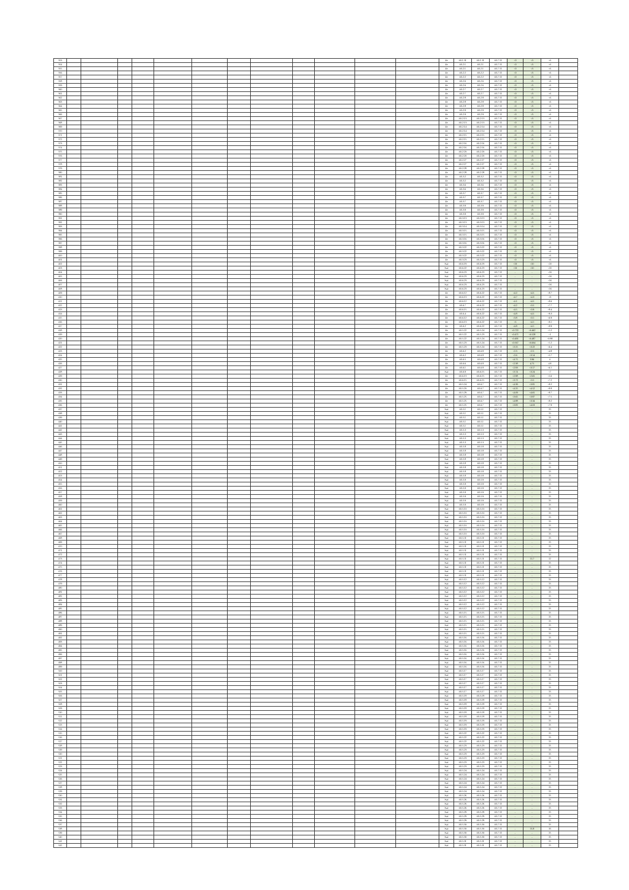| 353 | | | | | | | | | | | | | Ge | R5.1.31 | R5.1.31 | R5.7.11 | <3 | <3 | <6 | |
| 354 | | | | | | | | | | | | | Ge | R5.2.1 | R5.2.1 | R5.7.11 | <3 | <3 | <6 | |
| 355 | | | | | | | | | | | | | Ge | R5.2.1 | R5.2.1 | R5.7.11 | <3 | <3 | <6 | |
| 356 | | | | | | | | | | | | | Ge | R5.2.2 | R5.2.2 | R5.7.11 | <3 | <3 | <6 | |
| 357 | | | | | | | | | | | | | Ge | R5.2.2 | R5.2.2 | R5.7.11 | <3 | <3 | <6 | |
| 358 | | | | | | | | | | | | | Ge | R5.2.6 | R5.2.6 | R5.7.11 | <3 | <3 | <6 | |
| 359 | | | | | | | | | | | | | Ge | R5.2.6 | R5.2.6 | R5.7.11 | <3 | <3 | <6 | |
| 360 | | | | | | | | | | | | | Ge | R5.2.7 | R5.2.7 | R5.7.11 | <3 | <3 | <6 | |
| 361 | | | | | | | | | | | | | Ge | R5.2.7 | R5.2.7 | R5.7.11 | <3 | <3 | <6 | |
| 362 | | | | | | | | | | | | | Ge | R5.2.8 | R5.2.8 | R5.7.11 | <3 | <3 | <6 | |
| 363 | | | | | | | | | | | | | Ge | R5.2.8 | R5.2.8 | R5.7.11 | <3 | <3 | <6 | |
| 364 | | | | | | | | | | | | | Ge | R5.2.8 | R5.2.8 | R5.7.11 | <3 | <3 | <6 | |
| 365 | | | | | | | | | | | | | Ge | R5.2.9 | R5.2.9 | R5.7.11 | <3 | <3 | <6 | |
| 366 | | | | | | | | | | | | | Ge | R5.2.9 | R5.2.9 | R5.7.11 | <3 | <3 | <6 | |
| 367 | | | | | | | | | | | | | Ge | R5.2.13 | R5.2.13 | R5.7.11 | <3 | <3 | <6 | |
| 368 | | | | | | | | | | | | | Ge | R5.2.13 | R5.2.13 | R5.7.11 | <3 | <3 | <6 | |
| 369 | | | | | | | | | | | | | Ge | R5.2.14 | R5.2.14 | R5.7.11 | <3 | <3 | <6 | |
| 370 | | | | | | | | | | | | | Ge | R5.2.14 | R5.2.14 | R5.7.11 | <3 | <3 | <6 | |
| 371 | | | | | | | | | | | | | Ge | R5.2.15 | R5.2.15 | R5.7.11 | <3 | <3 | <6 | |
| 372 | | | | | | | | | | | | | Ge | R5.2.15 | R5.2.15 | R5.7.11 | <3 | <3 | <6 | |
| 373 | | | | | | | | | | | | | Ge | R5.2.16 | R5.2.16 | R5.7.11 | <3 | <3 | <6 | |
| 374 | | | | | | | | | | | | | Ge | R5.2.16 | R5.2.16 | R5.7.11 | <3 | <3 | <6 | |
| 375 | | | | | | | | | | | | | Ge | R5.2.20 | R5.2.20 | R5.7.11 | <3 | <3 | <6 | |
| 376 | | | | | | | | | | | | | Ge | R5.2.20 | R5.2.20 | R5.7.11 | <3 | <3 | <6 | |
| 377 | | | | | | | | | | | | | Ge | R5.2.27 | R5.2.27 | R5.7.11 | <3 | <3 | <6 | |
| 378 | | | | | | | | | | | | | Ge | R5.2.27 | R5.2.27 | R5.7.11 | <3 | <3 | <6 | |
| 379 | | | | | | | | | | | | | Ge | R5.2.28 | R5.2.28 | R5.7.11 | <3 | <3 | <6 | |
| 380 | | | | | | | | | | | | | Ge | R5.2.28 | R5.2.28 | R5.7.11 | <3 | <3 | <6 | |
| 381 | | | | | | | | | | | | | Ge | R5.3.2 | R5.3.2 | R5.7.11 | <3 | <3 | <6 | |
| 382 | | | | | | | | | | | | | Ge | R5.3.2 | R5.3.2 | R5.7.11 | <3 | <3 | <6 | |
| 383 | | | | | | | | | | | | | Ge | R5.3.6 | R5.3.6 | R5.7.11 | <3 | <3 | <6 | |
| 384 | | | | | | | | | | | | | Ge | R5.3.6 | R5.3.6 | R5.7.11 | <3 | <3 | <6 | |
| 385 | | | | | | | | | | | | | Ge | R5.3.7 | R5.3.7 | R5.7.11 | <3 | <3 | <6 | |
| 386 | | | | | | | | | | | | | Ge | R5.3.7 | R5.3.7 | R5.7.11 | <3 | <3 | <6 | |
| 387 | | | | | | | | | | | | | Ge | R5.3.7 | R5.3.7 | R5.7.11 | <3 | <3 | <6 | |
| 388 | | | | | | | | | | | | | Ge | R5.3.9 | R5.3.9 | R5.7.11 | <3 | <3 | <6 | |
| 389 | | | | | | | | | | | | | Ge | R5.3.9 | R5.3.9 | R5.7.11 | <3 | <3 | <6 | |
| 390 | | | | | | | | | | | | | Ge | R5.3.9 | R5.3.9 | R5.7.11 | <3 | <3 | <6 | |
| 391 | | | | | | | | | | | | | Ge | R5.3.13 | R5.3.13 | R5.7.11 | <3 | <3 | <6 | |
| 392 | | | | | | | | | | | | | Ge | R5.3.13 | R5.3.13 | R5.7.11 | <3 | <3 | <6 | |
| 393 | | | | | | | | | | | | | Ge | R5.3.14 | R5.3.14 | R5.7.11 | <3 | <3 | <6 | |
| 394 | | | | | | | | | | | | | Ge | R5.3.15 | R5.3.15 | R5.7.11 | <3 | <3 | <6 | |
| 395 | | | | | | | | | | | | | Ge | R5.3.15 | R5.3.15 | R5.7.11 | <3 | <3 | <6 | |
| 396 | | | | | | | | | | | | | Ge | R5.3.16 | R5.3.16 | R5.7.11 | <3 | <3 | <6 | |
| 397 | | | | | | | | | | | | | Ge | R5.3.16 | R5.3.16 | R5.7.11 | <3 | <3 | <6 | |
| 398 | | | | | | | | | | | | | Ge | R5.3.22 | R5.3.22 | R5.7.11 | <3 | <3 | <6 | |
| 399 | | | | | | | | | | | | | Ge | R5.3.22 | R5.3.22 | R5.7.11 | <3 | <3 | <6 | |
| 400 | | | | | | | | | | | | | Ge | R5.3.22 | R5.3.22 | R5.7.11 | <3 | <3 | <6 | |
| 401 | | | | | | | | | | | | | Ge | R5.3.23 | R5.3.23 | R5.7.11 | <3 | <3 | <6 | |
| 402 | | | | | | | | | | | | | NaI | R5.6.19 | R5.6.19 | R5.7.11 | <10 | <10 | <20 | |
| 403 | | | | | | | | | | | | | NaI | R5.6.22 | R5.6.23 | R5.7.11 | <10 | <10 | <20 | |
| 404 | | | | | | | | | | | | | NaI | R5.6.23 | R5.6.23 | R5.7.11 | - | - | <16 | |
| 405 | | | | | | | | | | | | | NaI | R5.6.23 | R5.6.23 | R5.7.11 | - | - | <16 | |
| 406 | | | | | | | | | | | | | NaI | R5.6.23 | R5.6.23 | R5.7.11 | - | - | <16 | |
| 407 | | | | | | | | | | | | | NaI | R5.6.23 | R5.6.23 | R5.7.11 | - | - | <16 | |
| 408 | | | | | | | | | | | | | NaI | R5.6.23 | R5.6.23 | R5.7.11 | - | - | <16 | |
| 409 | | | | | | | | | | | | | Ge | R5.6.12 | R5.6.22 | R5.7.11 | <4.2 | <4.5 | <8.7 | |
| 410 | | | | | | | | | | | | | Ge | R5.6.13 | R5.6.22 | R5.7.11 | <4.7 | <4.3 | <9 | |
| 411 | | | | | | | | | | | | | Ge | R5.6.12 | R5.6.22 | R5.7.11 | <4.1 | <4.5 | <8.6 | |
| 412 | | | | | | | | | | | | | Ge | R5.6.7 | R5.6.22 | R5.7.11 | <4.2 | <3.5 | <7.7 | |
| 413 | | | | | | | | | | | | | Ge | R5.6.15 | R5.6.22 | R5.7.11 | <4.5 | <3.9 | <8.4 | |
| 414 | | | | | | | | | | | | | Ge | R5.6.4 | R5.6.22 | R5.7.11 | <4.8 | <4.5 | <9.3 | |
| 415 | | | | | | | | | | | | | Ge | R5.6.12 | R5.6.22 | R5.7.11 | <3.8 | <3.1 | <6.9 | |
| 416 | | | | | | | | | | | | | Ge | R5.6.13 | R5.6.22 | R5.7.11 | <5 | <4.1 | <9.1 | |
| 417 | | | | | | | | | | | | | Ge | R5.6.2 | R5.6.22 | R5.7.11 | <4.8 | <4.1 | <8.9 | |
| 418 | | | | | | | | | | | | | Ge | R5.5.22 | R5.5.24 | R5.7.11 | <0.722 | <0.462 | <1.2 | |
| 419 | | | | | | | | | | | | | Ge | R5.5.22 | R5.5.23 | R5.7.11 | <0.471 | <0.528 | <1 | |
| 420 | | | | | | | | | | | | | Ge | R5.5.22 | R5.5.24 | R5.7.11 | <0.491 | <0.487 | <0.98 | |
| 421 | | | | | | | | | | | | | Ge | R5.5.23 | R5.5.24 | R5.7.11 | <0.567 | <0.604 | <1.2 | |
| 422 | | | | | | | | | | | | | Ge | R5.5.23 | R5.5.24 | R5.7.11 | <3.15 | <3.22 | <6.4 | |
| 423 | | | | | | | | | | | | | Ge | R5.6.2 | R5.6.8 | R5.7.11 | <2.3 | <2.5 | <4.8 | |
| 424 | | | | | | | | | | | | | Ge | R5.6.2 | R5.6.8 | R5.7.11 | <2.6 | <3.14 | <5.7 | |
| 425 | | | | | | | | | | | | | Ge | R5.6.5 | R5.6.8 | R5.7.11 | <4.75 | 3.96 | 4 | |
| 426 | | | | | | | | | | | | | Ge | R5.6.6 | R5.6.8 | R5.7.11 | <2.38 | 4.75 | 4.8 | |
| 427 | | | | | | | | | | | | | Ge | R5.6.1 | R5.6.8 | R5.7.11 | <2.93 | <3.17 | <6.1 | |
| 428 | | | | | | | | | | | | | NaI | R5.6.9 | R5.6.15 | R5.7.11 | <3.74 | <3.24 | <7 | |
| 429 | | | | | | | | | | | | | Ge | R5.6.13 | R5.6.15 | R5.7.11 | <2.98 | <2.65 | <5.6 | |
| 430 | | | | | | | | | | | | | Ge | R5.6.15 | R5.6.15 | R5.7.11 | <3.72 | <3.5 | <7.2 | |
| 431 | | | | | | | | | | | | | Ge | R5.5.24 | R5.6.7 | R5.7.11 | <4.39 | <3.81 | <8.2 | |
| 432 | | | | | | | | | | | | | Ge | R5.5.20 | R5.6.7 | R5.7.11 | <4.25 | <4.52 | <8.8 | |
| 433 | | | | | | | | | | | | | Ge | R5.5.29 | R5.6.7 | R5.7.11 | <4.09 | <4.65 | <8.7 | |
| 434 | | | | | | | | | | | | | Ge | R5.5.25 | R5.6.7 | R5.7.11 | <3.65 | <3.87 | <7.5 | |
| 435 | | | | | | | | | | | | | Ge | R5.5.25 | R5.6.7 | R5.7.11 | <4.88 | <3.34 | <8.2 | |
| 436 | | | | | | | | | | | | | Ge | R5.5.25 | R5.6.7 | R5.7.11 | <3.82 | <4.03 | <7.9 | |
| 437 | | | | | | | | | | | | | NaI | R5.5.1 | R5.5.1 | R5.7.11 | - | - | 25 | |
| 438 | | | | | | | | | | | | | NaI | R5.5.1 | R5.5.1 | R5.7.11 | - | - | 25 | |
| 439 | | | | | | | | | | | | | NaI | R5.5.1 | R5.5.1 | R5.7.11 | - | - | 25 | |
| 440 | | | | | | | | | | | | | NaI | R5.5.1 | R5.5.1 | R5.7.11 | - | - | 25 | |
| 441 | | | | | | | | | | | | | NaI | R5.5.1 | R5.5.1 | R5.7.11 | - | - | 25 | |
| 442 | | | | | | | | | | | | | NaI | R5.5.3 | R5.5.3 | R5.7.11 | - | - | 25 | |
| 443 | | | | | | | | | | | | | NaI | R5.5.3 | R5.5.3 | R5.7.11 | - | - | 25 | |
| 444 | | | | | | | | | | | | | NaI | R5.5.3 | R5.5.3 | R5.7.11 | - | - | 25 | |
| 445 | | | | | | | | | | | | | NaI | R5.5.3 | R5.5.3 | R5.7.11 | - | - | 25 | |
| 446 | | | | | | | | | | | | | NaI | R5.5.8 | R5.5.8 | R5.7.11 | - | - | 25 | |
| 447 | | | | | | | | | | | | | NaI | R5.5.8 | R5.5.8 | R5.7.11 | - | - | 25 | |
| 448 | | | | | | | | | | | | | NaI | R5.5.8 | R5.5.8 | R5.7.11 | - | - | 25 | |
| 449 | | | | | | | | | | | | | NaI | R5.5.8 | R5.5.8 | R5.7.11 | - | - | 25 | |
| 450 | | | | | | | | | | | | | NaI | R5.5.8 | R5.5.8 | R5.7.11 | - | - | 25 | |
| 451 | | | | | | | | | | | | | NaI | R5.5.8 | R5.5.8 | R5.7.11 | - | - | 25 | |
| 452 | | | | | | | | | | | | | NaI | R5.5.8 | R5.5.8 | R5.7.11 | - | - | 25 | |
| 453 | | | | | | | | | | | | | NaI | R5.5.8 | R5.5.8 | R5.7.11 | - | - | 25 | |
| 454 | | | | | | | | | | | | | NaI | R5.5.9 | R5.5.9 | R5.7.11 | - | - | 25 | |
| 455 | | | | | | | | | | | | | NaI | R5.5.9 | R5.5.9 | R5.7.11 | - | - | 25 | |
| 456 | | | | | | | | | | | | | NaI | R5.5.9 | R5.5.9 | R5.7.11 | - | - | 25 | |
| 457 | | | | | | | | | | | | | NaI | R5.5.9 | R5.5.9 | R5.7.11 | - | - | 25 | |
| 458 | | | | | | | | | | | | | NaI | R5.5.9 | R5.5.9 | R5.7.11 | - | - | 25 | |
| 459 | | | | | | | | | | | | | NaI | R5.5.9 | R5.5.9 | R5.7.11 | - | - | 25 | |
| 460 | | | | | | | | | | | | | NaI | R5.5.9 | R5.5.9 | R5.7.11 | - | - | 25 | |
| 461 | | | | | | | | | | | | | NaI | R5.5.10 | R5.5.10 | R5.7.11 | - | - | 25 | |
| 462 | | | | | | | | | | | | | NaI | R5.5.10 | R5.5.10 | R5.7.11 | - | - | 25 | |
| 463 | | | | | | | | | | | | | NaI | R5.5.10 | R5.5.10 | R5.7.11 | - | - | 25 | |
| 464 | | | | | | | | | | | | | NaI | R5.5.10 | R5.5.10 | R5.7.11 | - | - | 25 | |
| 465 | | | | | | | | | | | | | NaI | R5.5.10 | R5.5.10 | R5.7.11 | - | - | 25 | |
| 466 | | | | | | | | | | | | | NaI | R5.5.10 | R5.5.10 | R5.7.11 | - | - | 25 | |
| 467 | | | | | | | | | | | | | NaI | R5.5.10 | R5.5.10 | R5.7.11 | - | - | 25 | |
| 468 | | | | | | | | | | | | | NaI | R5.5.11 | R5.5.11 | R5.7.11 | - | - | 25 | |
| 469 | | | | | | | | | | | | | NaI | R5.5.11 | R5.5.11 | R5.7.11 | - | - | 25 | |
| 470 | | | | | | | | | | | | | NaI | R5.5.11 | R5.5.11 | R5.7.11 | - | - | 25 | |
| 471 | | | | | | | | | | | | | NaI | R5.5.11 | R5.5.11 | R5.7.11 | - | - | 25 | |
| 472 | | | | | | | | | | | | | NaI | R5.5.11 | R5.5.11 | R5.7.11 | - | - | 25 | |
| 473 | | | | | | | | | | | | | NaI | R5.5.11 | R5.5.11 | R5.7.11 | - | 11.7 | 12 | |
| 474 | | | | | | | | | | | | | NaI | R5.5.11 | R5.5.11 | R5.7.11 | - | - | 25 | |
| 475 | | | | | | | | | | | | | NaI | R5.5.11 | R5.5.11 | R5.7.11 | - | - | 25 | |
| 476 | | | | | | | | | | | | | NaI | R5.5.11 | R5.5.11 | R5.7.11 | - | - | 25 | |
| 477 | | | | | | | | | | | | | NaI | R5.5.11 | R5.5.11 | R5.7.11 | - | - | 25 | |
| 478 | | | | | | | | | | | | | NaI | R5.5.12 | R5.5.12 | R5.7.11 | - | - | 25 | |
| 479 | | | | | | | | | | | | | NaI | R5.5.12 | R5.5.12 | R5.7.11 | - | - | 25 | |
| 480 | | | | | | | | | | | | | NaI | R5.5.12 | R5.5.12 | R5.7.11 | - | - | 25 | |
| 481 | | | | | | | | | | | | | NaI | R5.5.12 | R5.5.12 | R5.7.11 | - | - | 25 | |
| 482 | | | | | | | | | | | | | NaI | R5.5.12 | R5.5.12 | R5.7.11 | - | - | 25 | |
| 483 | | | | | | | | | | | | | NaI | R5.5.12 | R5.5.12 | R5.7.11 | - | - | 25 | |
| 484 | | | | | | | | | | | | | NaI | R5.5.12 | R5.5.12 | R5.7.11 | - | - | 25 | |
| 485 | | | | | | | | | | | | | NaI | R5.5.12 | R5.5.12 | R5.7.11 | - | - | 25 | |
| 486 | | | | | | | | | | | | | NaI | R5.5.15 | R5.5.15 | R5.7.11 | - | - | 25 | |
| 487 | | | | | | | | | | | | | NaI | R5.5.15 | R5.5.15 | R5.7.11 | - | - | 25 | |
| 488 | | | | | | | | | | | | | NaI | R5.5.15 | R5.5.15 | R5.7.11 | - | - | 25 | |
| 489 | | | | | | | | | | | | | NaI | R5.5.15 | R5.5.15 | R5.7.11 | - | - | 25 | |
| 490 | | | | | | | | | | | | | NaI | R5.5.15 | R5.5.15 | R5.7.11 | - | - | 25 | |
| 491 | | | | | | | | | | | | | NaI | R5.5.15 | R5.5.15 | R5.7.11 | - | - | 25 | |
| 492 | | | | | | | | | | | | | NaI | R5.5.16 | R5.5.16 | R5.7.11 | - | - | 25 | |
| 493 | | | | | | | | | | | | | NaI | R5.5.16 | R5.5.16 | R5.7.11 | - | - | 25 | |
| 494 | | | | | | | | | | | | | NaI | R5.5.16 | R5.5.16 | R5.7.11 | - | - | 25 | |
| 495 | | | | | | | | | | | | | NaI | R5.5.16 | R5.5.16 | R5.7.11 | - | - | 25 | |
| 496 | | | | | | | | | | | | | NaI | R5.5.16 | R5.5.16 | R5.7.11 | - | - | 25 | |
| 497 | | | | | | | | | | | | | NaI | R5.5.16 | R5.5.16 | R5.7.11 | - | - | 25 | |
| 498 | | | | | | | | | | | | | NaI | R5.5.16 | R5.5.16 | R5.7.11 | - | - | 25 | |
| 499 | | | | | | | | | | | | | NaI | R5.5.16 | R5.5.16 | R5.7.11 | - | - | 25 | |
| 500 | | | | | | | | | | | | | NaI | R5.5.17 | R5.5.17 | R5.7.11 | - | - | 25 | |
| 501 | | | | | | | | | | | | | NaI | R5.5.17 | R5.5.17 | R5.7.11 | - | - | 25 | |
| 502 | | | | | | | | | | | | | NaI | R5.5.17 | R5.5.17 | R5.7.11 | - | - | 25 | |
| 503 | | | | | | | | | | | | | NaI | R5.5.17 | R5.5.17 | R5.7.11 | - | - | 25 | |
| 504 | | | | | | | | | | | | | NaI | R5.5.17 | R5.5.17 | R5.7.11 | - | - | 25 | |
| 505 | | | | | | | | | | | | | NaI | R5.5.17 | R5.5.17 | R5.7.11 | - | - | 25 | |
| 506 | | | | | | | | | | | | | NaI | R5.5.18 | R5.5.18 | R5.7.11 | - | - | 25 | |
| 507 | | | | | | | | | | | | | NaI | R5.5.18 | R5.5.18 | R5.7.11 | - | - | 25 | |
| 508 | | | | | | | | | | | | | NaI | R5.5.18 | R5.5.18 | R5.7.11 | - | - | 25 | |
| 509 | | | | | | | | | | | | | NaI | R5.5.18 | R5.5.18 | R5.7.11 | - | - | 25 | |
| 510 | | | | | | | | | | | | | NaI | R5.5.18 | R5.5.18 | R5.7.11 | - | - | 25 | |
| 511 | | | | | | | | | | | | | NaI | R5.5.18 | R5.5.18 | R5.7.11 | - | - | 25 | |
| 512 | | | | | | | | | | | | | NaI | R5.5.19 | R5.5.19 | R5.7.11 | - | - | 25 | |
| 513 | | | | | | | | | | | | | NaI | R5.5.19 | R5.5.19 | R5.7.11 | - | - | 25 | |
| 514 | | | | | | | | | | | | | NaI | R5.5.19 | R5.5.19 | R5.7.11 | - | - | 25 | |
| 515 | | | | | | | | | | | | | NaI | R5.5.22 | R5.5.22 | R5.7.11 | - | - | 25 | |
| 516 | | | | | | | | | | | | | NaI | R5.5.22 | R5.5.22 | R5.7.11 | - | - | 25 | |
| 517 | | | | | | | | | | | | | NaI | R5.5.22 | R5.5.22 | R5.7.11 | - | - | 25 | |
| 518 | | | | | | | | | | | | | NaI | R5.5.23 | R5.5.23 | R5.7.11 | - | - | 25 | |
| 519 | | | | | | | | | | | | | NaI | R5.5.23 | R5.5.23 | R5.7.11 | - | - | 25 | |
| 520 | | | | | | | | | | | | | NaI | R5.5.23 | R5.5.23 | R5.7.11 | - | - | 25 | |
| 521 | | | | | | | | | | | | | NaI | R5.5.23 | R5.5.23 | R5.7.11 | - | - | 25 | |
| 522 | | | | | | | | | | | | | NaI | R5.5.23 | R5.5.23 | R5.7.11 | - | - | 25 | |
| 523 | | | | | | | | | | | | | NaI | R5.5.23 | R5.5.23 | R5.7.11 | - | - | 25 | |
| 524 | | | | | | | | | | | | | NaI | R5.5.24 | R5.5.24 | R5.7.11 | - | - | 25 | |
| 525 | | | | | | | | | | | | | NaI | R5.5.24 | R5.5.24 | R5.7.11 | - | - | 25 | |
| 526 | | | | | | | | | | | | | NaI | R5.5.24 | R5.5.24 | R5.7.11 | - | - | 25 | |
| 527 | | | | | | | | | | | | | NaI | R5.5.24 | R5.5.24 | R5.7.11 | - | - | 25 | |
| 528 | | | | | | | | | | | | | NaI | R5.5.24 | R5.5.24 | R5.7.11 | - | - | 25 | |
| 529 | | | | | | | | | | | | | NaI | R5.5.24 | R5.5.24 | R5.7.11 | - | - | 25 | |
| 530 | | | | | | | | | | | | | NaI | R5.5.26 | R5.5.26 | R5.7.11 | - | - | 25 | |
| 531 | | | | | | | | | | | | | NaI | R5.5.26 | R5.5.26 | R5.7.11 | - | - | 25 | |
| 532 | | | | | | | | | | | | | NaI | R5.5.26 | R5.5.26 | R5.7.11 | - | - | 25 | |
| 533 | | | | | | | | | | | | | NaI | R5.5.26 | R5.5.26 | R5.7.11 | - | - | 25 | |
| 534 | | | | | | | | | | | | | NaI | R5.5.29 | R5.5.29 | R5.7.11 | - | - | 25 | |
| 535 | | | | | | | | | | | | | NaI | R5.5.29 | R5.5.29 | R5.7.11 | - | - | 25 | |
| 536 | | | | | | | | | | | | | NaI | R5.5.29 | R5.5.29 | R5.7.11 | - | - | 25 | |
| 537 | | | | | | | | | | | | | NaI | R5.5.30 | R5.5.30 | R5.7.11 | - | - | 25 | |
| 538 | | | | | | | | | | | | | NaI | R5.5.30 | R5.5.30 | R5.7.11 | - | 15.8 | 16 | |
| 539 | | | | | | | | | | | | | NaI | R5.5.30 | R5.5.30 | R5.7.11 | - | - | 25 | |
| 540 | | | | | | | | | | | | | NaI | R5.5.30 | R5.5.30 | R5.7.11 | - | - | 25 | |
| 541 | | | | | | | | | | | | | NaI | R5.5.31 | R5.5.31 | R5.7.11 | - | - | 25 | |
| 542 | | | | | | | | | | | | | NaI | R5.5.31 | R5.5.31 | R5.7.11 | - | - | 25 | |